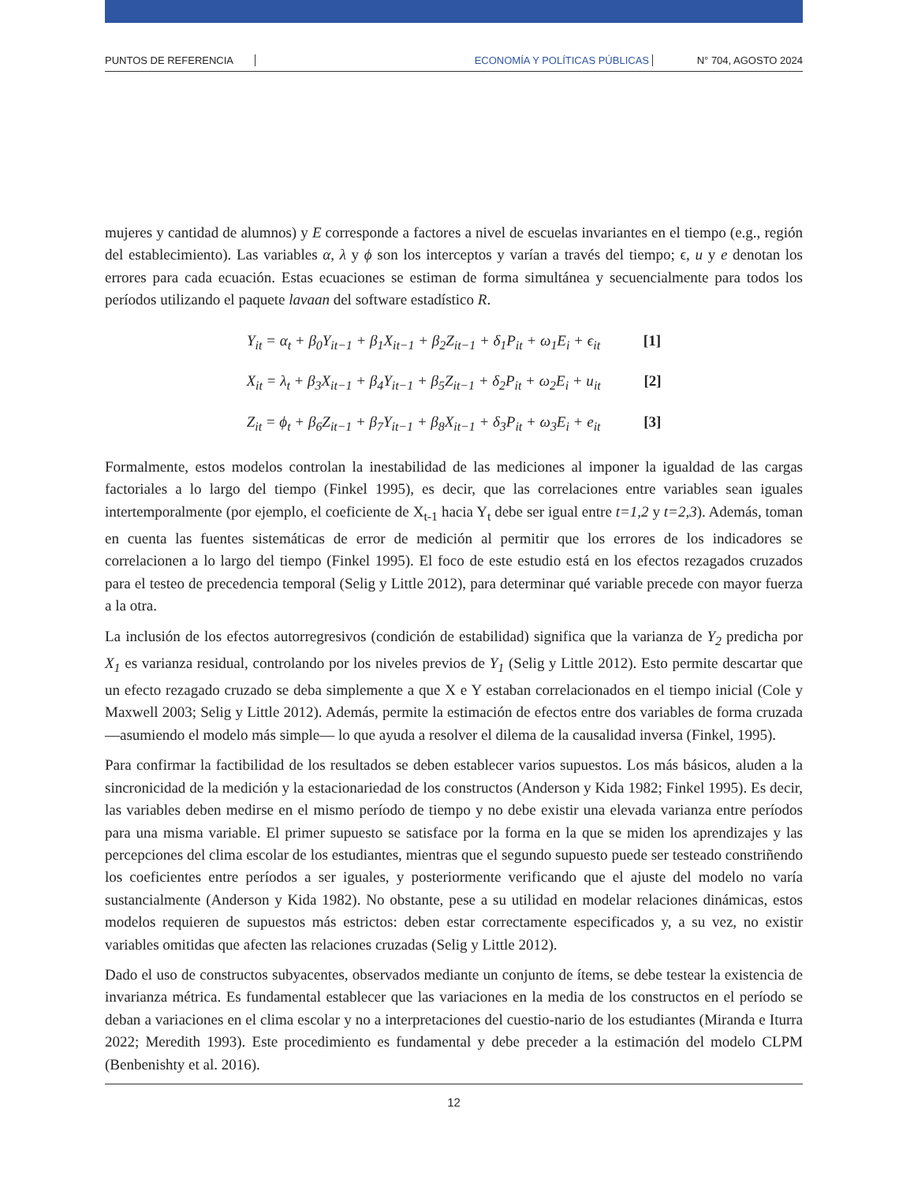PUNTOS DE REFERENCIA ECONOMÍA Y POLÍTICAS PÚBLICAS N° 704, AGOSTO 2024
mujeres y cantidad de alumnos) y E corresponde a factores a nivel de escuelas invariantes en el tiempo (e.g., región del establecimiento). Las variables α, λ y ϕ son los interceptos y varían a través del tiempo; ϵ, u y e denotan los errores para cada ecuación. Estas ecuaciones se estiman de forma simultánea y secuencialmente para todos los períodos utilizando el paquete lavaan del software estadístico R.
Y<sub>it</sub> = α<sub>t</sub> + β<sub>0</sub>Y<sub>it−1</sub> + β<sub>1</sub>X<sub>it−1</sub> + β<sub>2</sub>Z<sub>it−1</sub> + δ<sub>1</sub>P<sub>it</sub> + ω<sub>1</sub>E<sub>i</sub> + ϵ<sub>it</sub> [1]
X<sub>it</sub> = λ<sub>t</sub> + β<sub>3</sub>X<sub>it−1</sub> + β<sub>4</sub>Y<sub>it−1</sub> + β<sub>5</sub>Z<sub>it−1</sub> + δ<sub>2</sub>P<sub>it</sub> + ω<sub>2</sub>E<sub>i</sub> + u<sub>it</sub> [2]
Z<sub>it</sub> = ϕ<sub>t</sub> + β<sub>6</sub>Z<sub>it−1</sub> + β<sub>7</sub>Y<sub>it−1</sub> + β<sub>8</sub>X<sub>it−1</sub> + δ<sub>3</sub>P<sub>it</sub> + ω<sub>3</sub>E<sub>i</sub> + e<sub>it</sub> [3]
Formalmente, estos modelos controlan la inestabilidad de las mediciones al imponer la igualdad de las cargas factoriales a lo largo del tiempo (Finkel 1995), es decir, que las correlaciones entre variables sean iguales intertemporalmente (por ejemplo, el coeficiente de X<sub>t-1</sub> hacia Y<sub>t</sub> debe ser igual entre t=1,2 y t=2,3). Además, toman en cuenta las fuentes sistemáticas de error de medición al permitir que los errores de los indicadores se correlacionen a lo largo del tiempo (Finkel 1995). El foco de este estudio está en los efectos rezagados cruzados para el testeo de precedencia temporal (Selig y Little 2012), para determinar qué variable precede con mayor fuerza a la otra.
La inclusión de los efectos autorregresivos (condición de estabilidad) significa que la varianza de Υ<sub>2</sub> predicha por X<sub>1</sub> es varianza residual, controlando por los niveles previos de Υ<sub>1</sub> (Selig y Little 2012). Esto permite descartar que un efecto rezagado cruzado se deba simplemente a que X e Y estaban correlacionados en el tiempo inicial (Cole y Maxwell 2003; Selig y Little 2012). Además, permite la estimación de efectos entre dos variables de forma cruzada —asumiendo el modelo más simple— lo que ayuda a resolver el dilema de la causalidad inversa (Finkel, 1995).
Para confirmar la factibilidad de los resultados se deben establecer varios supuestos. Los más básicos, aluden a la sincronicidad de la medición y la estacionariedad de los constructos (Anderson y Kida 1982; Finkel 1995). Es decir, las variables deben medirse en el mismo período de tiempo y no debe existir una elevada varianza entre períodos para una misma variable. El primer supuesto se satisface por la forma en la que se miden los aprendizajes y las percepciones del clima escolar de los estudiantes, mientras que el segundo supuesto puede ser testeado constriñendo los coeficientes entre períodos a ser iguales, y posteriormente verificando que el ajuste del modelo no varía sustancialmente (Anderson y Kida 1982). No obstante, pese a su utilidad en modelar relaciones dinámicas, estos modelos requieren de supuestos más estrictos: deben estar correctamente especificados y, a su vez, no existir variables omitidas que afecten las relaciones cruzadas (Selig y Little 2012).
Dado el uso de constructos subyacentes, observados mediante un conjunto de ítems, se debe testear la existencia de invarianza métrica. Es fundamental establecer que las variaciones en la media de los constructos en el período se deban a variaciones en el clima escolar y no a interpretaciones del cuestio-nario de los estudiantes (Miranda e Iturra 2022; Meredith 1993). Este procedimiento es fundamental y debe preceder a la estimación del modelo CLPM (Benbenishty et al. 2016).
12